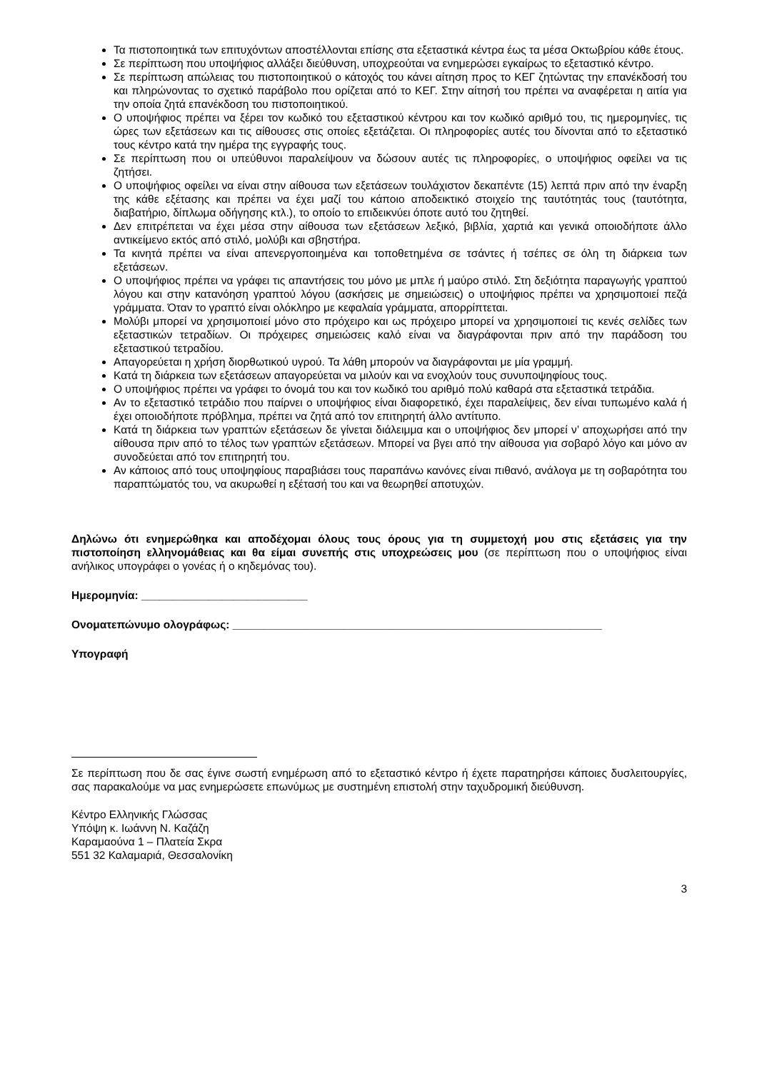Τα πιστοποιητικά των επιτυχόντων αποστέλλονται επίσης στα εξεταστικά κέντρα έως τα μέσα Οκτωβρίου κάθε έτους.
Σε περίπτωση που υποψήφιος αλλάξει διεύθυνση, υποχρεούται να ενημερώσει εγκαίρως το εξεταστικό κέντρο.
Σε περίπτωση απώλειας του πιστοποιητικού ο κάτοχός του κάνει αίτηση προς το ΚΕΓ ζητώντας την επανέκδοσή του και πληρώνοντας το σχετικό παράβολο που ορίζεται από το ΚΕΓ. Στην αίτησή του πρέπει να αναφέρεται η αιτία για την οποία ζητά επανέκδοση του πιστοποιητικού.
Ο υποψήφιος πρέπει να ξέρει τον κωδικό του εξεταστικού κέντρου και τον κωδικό αριθμό του, τις ημερομηνίες, τις ώρες των εξετάσεων και τις αίθουσες στις οποίες εξετάζεται. Οι πληροφορίες αυτές του δίνονται από το εξεταστικό τους κέντρο κατά την ημέρα της εγγραφής τους.
Σε περίπτωση που οι υπεύθυνοι παραλείψουν να δώσουν αυτές τις πληροφορίες, ο υποψήφιος οφείλει να τις ζητήσει.
Ο υποψήφιος οφείλει να είναι στην αίθουσα των εξετάσεων τουλάχιστον δεκαπέντε (15) λεπτά πριν από την έναρξη της κάθε εξέτασης και πρέπει να έχει μαζί του κάποιο αποδεικτικό στοιχείο της ταυτότητάς τους (ταυτότητα, διαβατήριο, δίπλωμα οδήγησης κτλ.), το οποίο το επιδεικνύει όποτε αυτό του ζητηθεί.
Δεν επιτρέπεται να έχει μέσα στην αίθουσα των εξετάσεων λεξικό, βιβλία, χαρτιά και γενικά οποιοδήποτε άλλο αντικείμενο εκτός από στιλό, μολύβι και σβηστήρα.
Τα κινητά πρέπει να είναι απενεργοποιημένα και τοποθετημένα σε τσάντες ή τσέπες σε όλη τη διάρκεια των εξετάσεων.
Ο υποψήφιος πρέπει να γράφει τις απαντήσεις του μόνο με μπλε ή μαύρο στιλό. Στη δεξιότητα παραγωγής γραπτού λόγου και στην κατανόηση γραπτού λόγου (ασκήσεις με σημειώσεις) ο υποψήφιος πρέπει να χρησιμοποιεί πεζά γράμματα. Όταν το γραπτό είναι ολόκληρο με κεφαλαία γράμματα, απορρίπτεται.
Μολύβι μπορεί να χρησιμοποιεί μόνο στο πρόχειρο και ως πρόχειρο μπορεί να χρησιμοποιεί τις κενές σελίδες των εξεταστικών τετραδίων. Οι πρόχειρες σημειώσεις καλό είναι να διαγράφονται πριν από την παράδοση του εξεταστικού τετραδίου.
Απαγορεύεται η χρήση διορθωτικού υγρού. Τα λάθη μπορούν να διαγράφονται με μία γραμμή.
Κατά τη διάρκεια των εξετάσεων απαγορεύεται να μιλούν και να ενοχλούν τους συνυποψηφίους τους.
Ο υποψήφιος πρέπει να γράφει το όνομά του και τον κωδικό του αριθμό πολύ καθαρά στα εξεταστικά τετράδια.
Αν το εξεταστικό τετράδιο που παίρνει ο υποψήφιος είναι διαφορετικό, έχει παραλείψεις, δεν είναι τυπωμένο καλά ή έχει οποιοδήποτε πρόβλημα, πρέπει να ζητά από τον επιτηρητή άλλο αντίτυπο.
Κατά τη διάρκεια των γραπτών εξετάσεων δε γίνεται διάλειμμα και ο υποψήφιος δεν μπορεί ν’ αποχωρήσει από την αίθουσα πριν από το τέλος των γραπτών εξετάσεων. Μπορεί να βγει από την αίθουσα για σοβαρό λόγο και μόνο αν συνοδεύεται από τον επιτηρητή του.
Αν κάποιος από τους υποψηφίους παραβιάσει τους παραπάνω κανόνες είναι πιθανό, ανάλογα με τη σοβαρότητα του παραπτώματός του, να ακυρωθεί η εξέτασή του και να θεωρηθεί αποτυχών.
Δηλώνω ότι ενημερώθηκα και αποδέχομαι όλους τους όρους για τη συμμετοχή μου στις εξετάσεις για την πιστοποίηση ελληνομάθειας και θα είμαι συνεπής στις υποχρεώσεις μου (σε περίπτωση που ο υποψήφιος είναι ανήλικος υπογράφει ο γονέας ή ο κηδεμόνας του).
Ημερομηνία: ___________________________
Ονοματεπώνυμο ολογράφως: ____________________________________________________________
Υπογραφή
Σε περίπτωση που δε σας έγινε σωστή ενημέρωση από το εξεταστικό κέντρο ή έχετε παρατηρήσει κάποιες δυσλειτουργίες, σας παρακαλούμε να μας ενημερώσετε επωνύμως με συστημένη επιστολή στην ταχυδρομική διεύθυνση.
Κέντρο Ελληνικής Γλώσσας
Υπόψη κ. Ιωάννη Ν. Καζάζη
Καραμαούνα 1 – Πλατεία Σκρα
551 32 Καλαμαριά, Θεσσαλονίκη
3